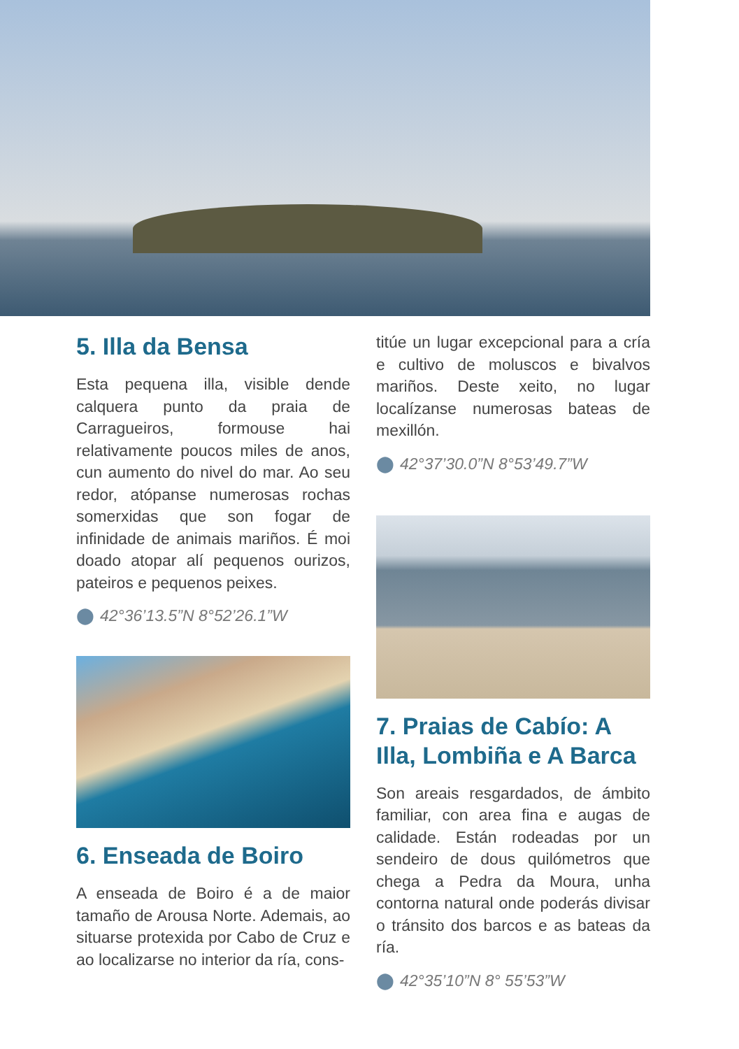5. Illa da Bensa
Esta pequena illa, visible dende calquera punto da praia de Carragueiros, formouse hai relativamente poucos miles de anos, cun aumento do nivel do mar. Ao seu redor, atópanse numerosas rochas somerxidas que son fogar de infinidade de animais mariños. É moi doado atopar alí pequenos ourizos, pateiros e pequenos peixes.
⬤ 42°36’13.5”N 8°52’26.1”W
6. Enseada de Boiro
A enseada de Boiro é a de maior tamaño de Arousa Norte. Ademais, ao situarse protexida por Cabo de Cruz e ao localizarse no interior da ría, cons-
titúe un lugar excepcional para a cría e cultivo de moluscos e bivalvos mariños. Deste xeito, no lugar localízanse numerosas bateas de mexillón.
⬤ 42°37’30.0”N 8°53’49.7”W
7. Praias de Cabío: A Illa, Lombiña e A Barca
Son areais resgardados, de ámbito familiar, con area fina e augas de calidade. Están rodeadas por un sendeiro de dous quilómetros que chega a Pedra da Moura, unha contorna natural onde poderás divisar o tránsito dos barcos e as bateas da ría.
⬤ 42°35’10”N 8° 55’53”W